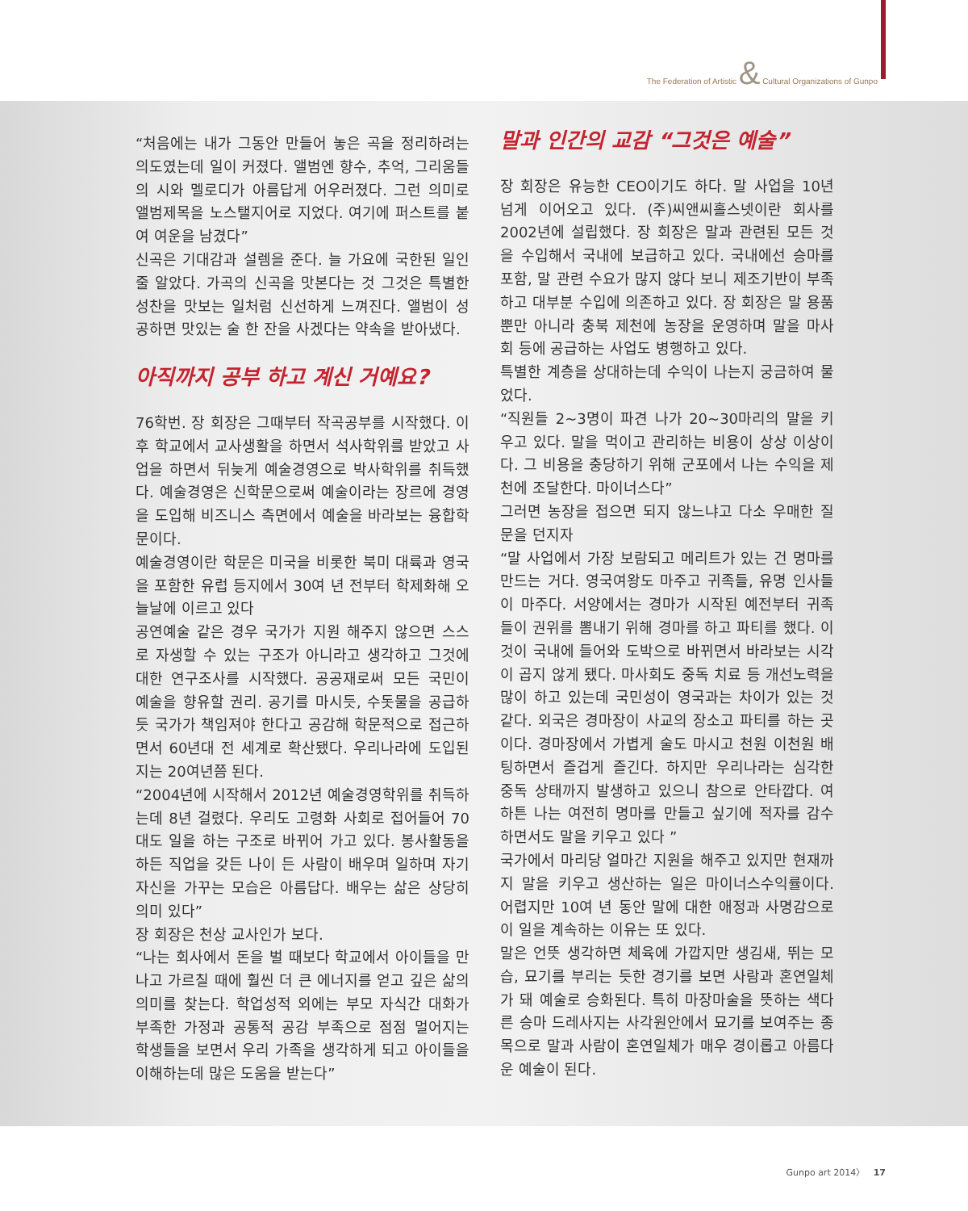The Federation of Artistic & Cultural Organizations of Gunpo
“처음에는 내가 그동안 만들어 놓은 곡을 정리하려는 의도였는데 일이 커졌다. 앨범엔 향수, 추억, 그리움들의 시와 멜로디가 아름답게 어우러졌다. 그런 의미로 앨범제목을 노스탤지어로 지었다. 여기에 퍼스트를 붙여 여운을 남겼다”
신곡은 기대감과 설렘을 준다. 늘 가요에 국한된 일인 줄 알았다. 가곡의 신곡을 맛본다는 것 그것은 특별한 성찬을 맛보는 일처럼 신선하게 느껴진다. 앨범이 성공하면 맛있는 술 한 잔을 사겠다는 약속을 받아냈다.
아직까지 공부 하고 계신 거예요?
76학번. 장 회장은 그때부터 작곡공부를 시작했다. 이후 학교에서 교사생활을 하면서 석사학위를 받았고 사업을 하면서 뒤늦게 예술경영으로 박사학위를 취득했다. 예술경영은 신학문으로써 예술이라는 장르에 경영을 도입해 비즈니스 측면에서 예술을 바라보는 융합학문이다.
예술경영이란 학문은 미국을 비롯한 북미 대륙과 영국을 포함한 유럽 등지에서 30여 년 전부터 학제화해 오늘날에 이르고 있다
공연예술 같은 경우 국가가 지원 해주지 않으면 스스로 자생할 수 있는 구조가 아니라고 생각하고 그것에 대한 연구조사를 시작했다. 공공재로써 모든 국민이 예술을 향유할 권리. 공기를 마시듯, 수돗물을 공급하듯 국가가 책임져야 한다고 공감해 학문적으로 접근하면서 60년대 전 세계로 확산됐다. 우리나라에 도입된 지는 20여년쯤 된다.
“2004년에 시작해서 2012년 예술경영학위를 취득하는데 8년 걸렸다. 우리도 고령화 사회로 접어들어 70대도 일을 하는 구조로 바뀌어 가고 있다. 봉사활동을 하든 직업을 갖든 나이 든 사람이 배우며 일하며 자기 자신을 가꾸는 모습은 아름답다. 배우는 삶은 상당히 의미 있다”
장 회장은 천상 교사인가 보다.
“나는 회사에서 돈을 벌 때보다 학교에서 아이들을 만나고 가르칠 때에 훨씬 더 큰 에너지를 얻고 깊은 삶의 의미를 찾는다. 학업성적 외에는 부모 자식간 대화가 부족한 가정과 공통적 공감 부족으로 점점 멀어지는 학생들을 보면서 우리 가족을 생각하게 되고 아이들을 이해하는데 많은 도움을 받는다”
말과 인간의 교감 “그것은 예술”
장 회장은 유능한 CEO이기도 하다. 말 사업을 10년 넘게 이어오고 있다. (주)씨앤씨홀스넷이란 회사를 2002년에 설립했다. 장 회장은 말과 관련된 모든 것을 수입해서 국내에 보급하고 있다. 국내에선 승마를 포함, 말 관련 수요가 많지 않다 보니 제조기반이 부족하고 대부분 수입에 의존하고 있다. 장 회장은 말 용품뿐만 아니라 충북 제천에 농장을 운영하며 말을 마사회 등에 공급하는 사업도 병행하고 있다.
특별한 계층을 상대하는데 수익이 나는지 궁금하여 물었다.
“직원들 2~3명이 파견 나가 20~30마리의 말을 키우고 있다. 말을 먹이고 관리하는 비용이 상상 이상이다. 그 비용을 충당하기 위해 군포에서 나는 수익을 제천에 조달한다. 마이너스다”
그러면 농장을 접으면 되지 않느냐고 다소 우매한 질문을 던지자
“말 사업에서 가장 보람되고 메리트가 있는 건 명마를 만드는 거다. 영국여왕도 마주고 귀족들, 유명 인사들이 마주다. 서양에서는 경마가 시작된 예전부터 귀족들이 권위를 뽐내기 위해 경마를 하고 파티를 했다. 이것이 국내에 들어와 도박으로 바뀌면서 바라보는 시각이 곱지 않게 됐다. 마사회도 중독 치료 등 개선노력을 많이 하고 있는데 국민성이 영국과는 차이가 있는 것 같다. 외국은 경마장이 사교의 장소고 파티를 하는 곳이다. 경마장에서 가볍게 술도 마시고 천원 이천원 배팅하면서 즐겁게 즐긴다. 하지만 우리나라는 심각한 중독 상태까지 발생하고 있으니 참으로 안타깝다. 여하튼 나는 여전히 명마를 만들고 싶기에 적자를 감수하면서도 말을 키우고 있다 ”
국가에서 마리당 얼마간 지원을 해주고 있지만 현재까지 말을 키우고 생산하는 일은 마이너스수익률이다. 어렵지만 10여 년 동안 말에 대한 애정과 사명감으로 이 일을 계속하는 이유는 또 있다.
말은 언뜻 생각하면 체육에 가깝지만 생김새, 뛰는 모습, 묘기를 부리는 듯한 경기를 보면 사람과 혼연일체가 돼 예술로 승화된다. 특히 마장마술을 뜻하는 색다른 승마 드레사지는 사각원안에서 묘기를 보여주는 종목으로 말과 사람이 혼연일체가 매우 경이롭고 아름다운 예술이 된다.
Gunpo art 2014〉 17